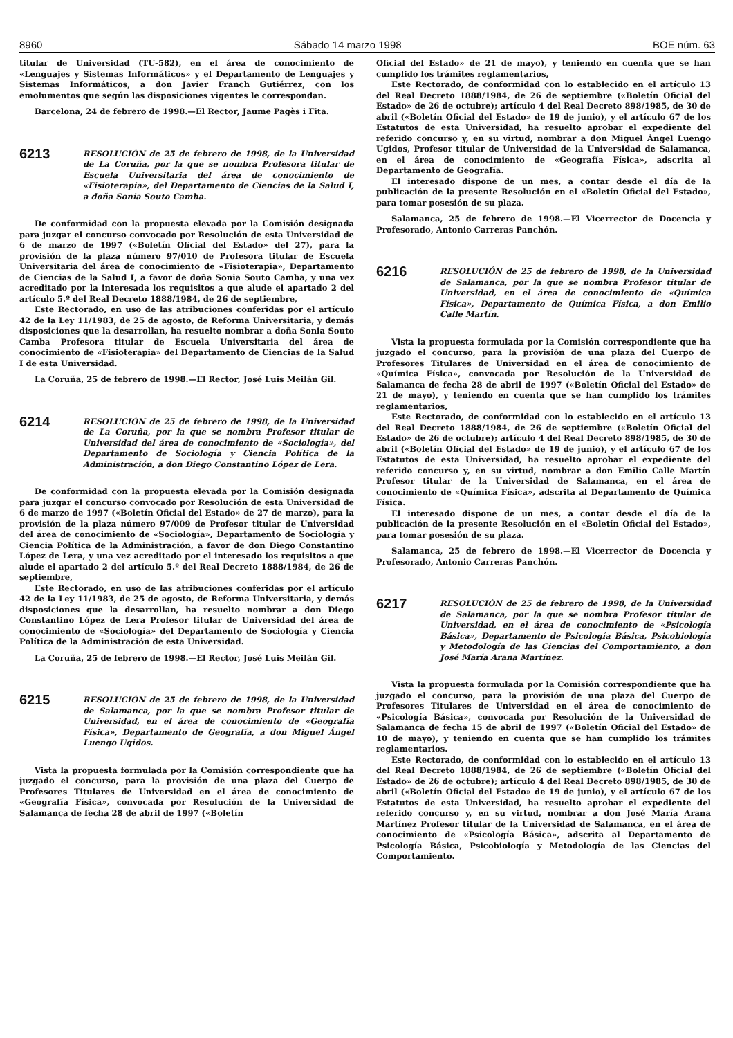8960 Sábado 14 marzo 1998 BOE núm. 63
titular de Universidad (TU-582), en el área de conocimiento de «Lenguajes y Sistemas Informáticos» y el Departamento de Lenguajes y Sistemas Informáticos, a don Javier Franch Gutiérrez, con los emolumentos que según las disposiciones vigentes le correspondan.
Barcelona, 24 de febrero de 1998.—El Rector, Jaume Pagès i Fita.
6213
RESOLUCIÓN de 25 de febrero de 1998, de la Universidad de La Coruña, por la que se nombra Profesora titular de Escuela Universitaria del área de conocimiento de «Fisioterapia», del Departamento de Ciencias de la Salud I, a doña Sonia Souto Camba.
De conformidad con la propuesta elevada por la Comisión designada para juzgar el concurso convocado por Resolución de esta Universidad de 6 de marzo de 1997 («Boletín Oficial del Estado» del 27), para la provisión de la plaza número 97/010 de Profesora titular de Escuela Universitaria del área de conocimiento de «Fisioterapia», Departamento de Ciencias de la Salud I, a favor de doña Sonia Souto Camba, y una vez acreditado por la interesada los requisitos a que alude el apartado 2 del artículo 5.º del Real Decreto 1888/1984, de 26 de septiembre,
Este Rectorado, en uso de las atribuciones conferidas por el artículo 42 de la Ley 11/1983, de 25 de agosto, de Reforma Universitaria, y demás disposiciones que la desarrollan, ha resuelto nombrar a doña Sonia Souto Camba Profesora titular de Escuela Universitaria del área de conocimiento de «Fisioterapia» del Departamento de Ciencias de la Salud I de esta Universidad.
La Coruña, 25 de febrero de 1998.—El Rector, José Luis Meilán Gil.
6214
RESOLUCIÓN de 25 de febrero de 1998, de la Universidad de La Coruña, por la que se nombra Profesor titular de Universidad del área de conocimiento de «Sociología», del Departamento de Sociología y Ciencia Política de la Administración, a don Diego Constantino López de Lera.
De conformidad con la propuesta elevada por la Comisión designada para juzgar el concurso convocado por Resolución de esta Universidad de 6 de marzo de 1997 («Boletín Oficial del Estado» de 27 de marzo), para la provisión de la plaza número 97/009 de Profesor titular de Universidad del área de conocimiento de «Sociología», Departamento de Sociología y Ciencia Política de la Administración, a favor de don Diego Constantino López de Lera, y una vez acreditado por el interesado los requisitos a que alude el apartado 2 del artículo 5.º del Real Decreto 1888/1984, de 26 de septiembre,
Este Rectorado, en uso de las atribuciones conferidas por el artículo 42 de la Ley 11/1983, de 25 de agosto, de Reforma Universitaria, y demás disposiciones que la desarrollan, ha resuelto nombrar a don Diego Constantino López de Lera Profesor titular de Universidad del área de conocimiento de «Sociología» del Departamento de Sociología y Ciencia Política de la Administración de esta Universidad.
La Coruña, 25 de febrero de 1998.—El Rector, José Luis Meilán Gil.
6215
RESOLUCIÓN de 25 de febrero de 1998, de la Universidad de Salamanca, por la que se nombra Profesor titular de Universidad, en el área de conocimiento de «Geografía Física», Departamento de Geografía, a don Miguel Ángel Luengo Ugidos.
Vista la propuesta formulada por la Comisión correspondiente que ha juzgado el concurso, para la provisión de una plaza del Cuerpo de Profesores Titulares de Universidad en el área de conocimiento de «Geografía Física», convocada por Resolución de la Universidad de Salamanca de fecha 28 de abril de 1997 («Boletín
Oficial del Estado» de 21 de mayo), y teniendo en cuenta que se han cumplido los trámites reglamentarios,
Este Rectorado, de conformidad con lo establecido en el artículo 13 del Real Decreto 1888/1984, de 26 de septiembre («Boletín Oficial del Estado» de 26 de octubre); artículo 4 del Real Decreto 898/1985, de 30 de abril («Boletín Oficial del Estado» de 19 de junio), y el artículo 67 de los Estatutos de esta Universidad, ha resuelto aprobar el expediente del referido concurso y, en su virtud, nombrar a don Miguel Ángel Luengo Ugidos, Profesor titular de Universidad de la Universidad de Salamanca, en el área de conocimiento de «Geografía Física», adscrita al Departamento de Geografía.
El interesado dispone de un mes, a contar desde el día de la publicación de la presente Resolución en el «Boletín Oficial del Estado», para tomar posesión de su plaza.
Salamanca, 25 de febrero de 1998.—El Vicerrector de Docencia y Profesorado, Antonio Carreras Panchón.
6216
RESOLUCIÓN de 25 de febrero de 1998, de la Universidad de Salamanca, por la que se nombra Profesor titular de Universidad, en el área de conocimiento de «Química Física», Departamento de Química Física, a don Emilio Calle Martín.
Vista la propuesta formulada por la Comisión correspondiente que ha juzgado el concurso, para la provisión de una plaza del Cuerpo de Profesores Titulares de Universidad en el área de conocimiento de «Química Física», convocada por Resolución de la Universidad de Salamanca de fecha 28 de abril de 1997 («Boletín Oficial del Estado» de 21 de mayo), y teniendo en cuenta que se han cumplido los trámites reglamentarios,
Este Rectorado, de conformidad con lo establecido en el artículo 13 del Real Decreto 1888/1984, de 26 de septiembre («Boletín Oficial del Estado» de 26 de octubre); artículo 4 del Real Decreto 898/1985, de 30 de abril («Boletín Oficial del Estado» de 19 de junio), y el artículo 67 de los Estatutos de esta Universidad, ha resuelto aprobar el expediente del referido concurso y, en su virtud, nombrar a don Emilio Calle Martín Profesor titular de la Universidad de Salamanca, en el área de conocimiento de «Química Física», adscrita al Departamento de Química Física.
El interesado dispone de un mes, a contar desde el día de la publicación de la presente Resolución en el «Boletín Oficial del Estado», para tomar posesión de su plaza.
Salamanca, 25 de febrero de 1998.—El Vicerrector de Docencia y Profesorado, Antonio Carreras Panchón.
6217
RESOLUCIÓN de 25 de febrero de 1998, de la Universidad de Salamanca, por la que se nombra Profesor titular de Universidad, en el área de conocimiento de «Psicología Básica», Departamento de Psicología Básica, Psicobiología y Metodología de las Ciencias del Comportamiento, a don José María Arana Martínez.
Vista la propuesta formulada por la Comisión correspondiente que ha juzgado el concurso, para la provisión de una plaza del Cuerpo de Profesores Titulares de Universidad en el área de conocimiento de «Psicología Básica», convocada por Resolución de la Universidad de Salamanca de fecha 15 de abril de 1997 («Boletín Oficial del Estado» de 10 de mayo), y teniendo en cuenta que se han cumplido los trámites reglamentarios.
Este Rectorado, de conformidad con lo establecido en el artículo 13 del Real Decreto 1888/1984, de 26 de septiembre («Boletín Oficial del Estado» de 26 de octubre); artículo 4 del Real Decreto 898/1985, de 30 de abril («Boletín Oficial del Estado» de 19 de junio), y el artículo 67 de los Estatutos de esta Universidad, ha resuelto aprobar el expediente del referido concurso y, en su virtud, nombrar a don José María Arana Martínez Profesor titular de la Universidad de Salamanca, en el área de conocimiento de «Psicología Básica», adscrita al Departamento de Psicología Básica, Psicobiología y Metodología de las Ciencias del Comportamiento.